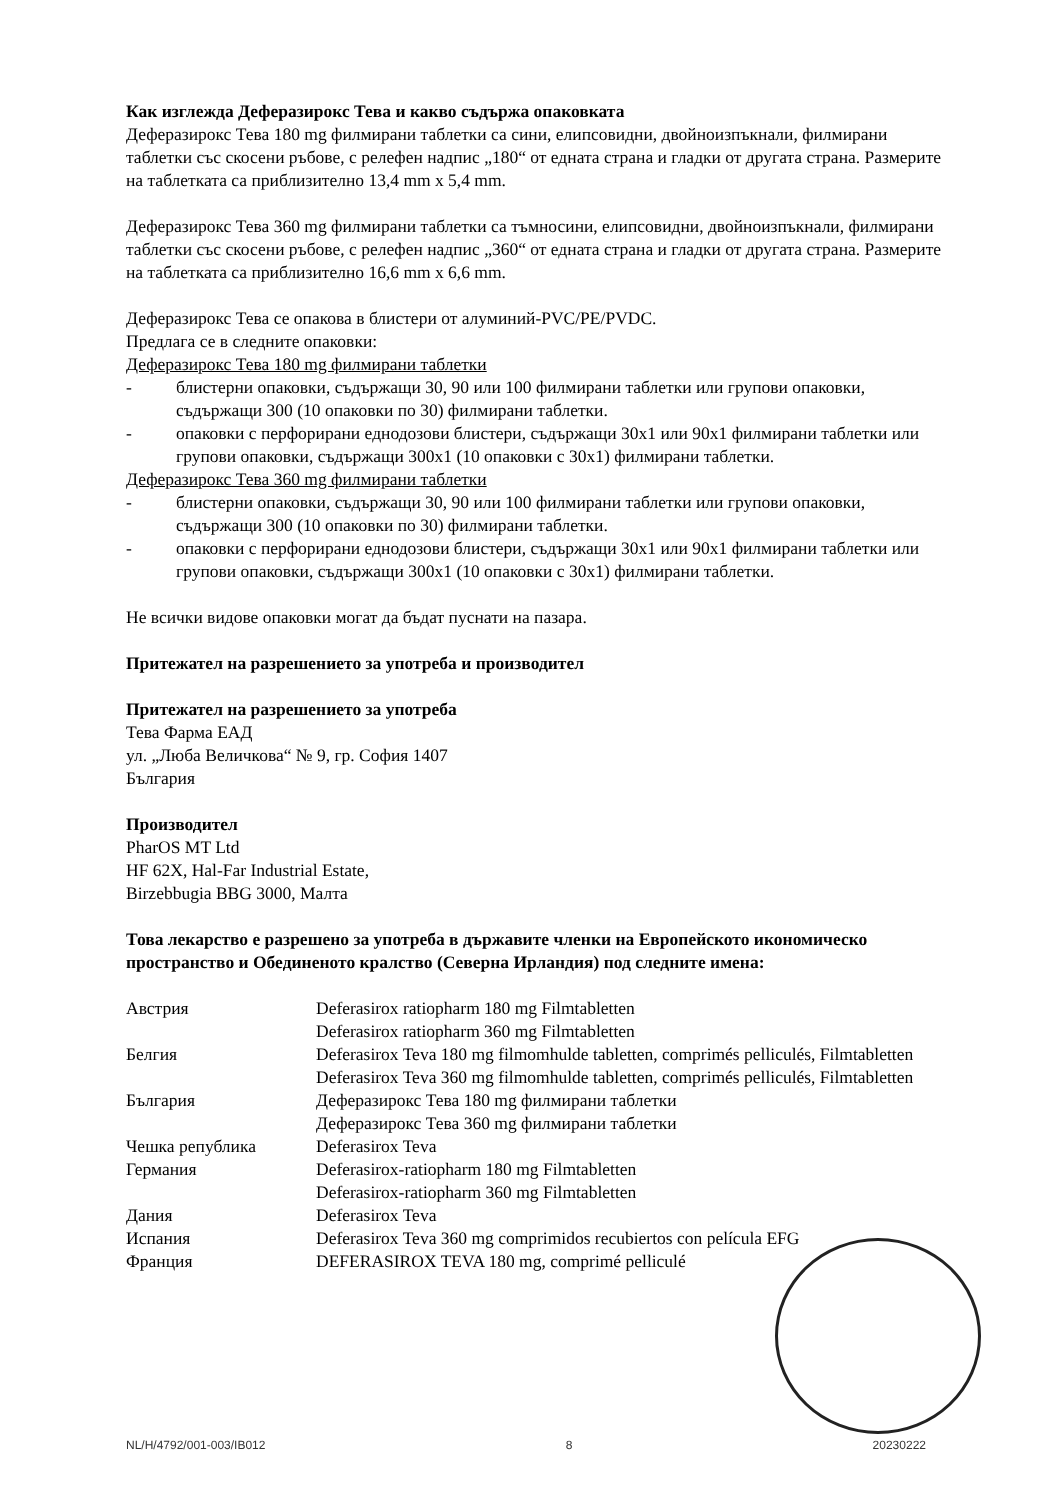Как изглежда Деферазирокс Тева и какво съдържа опаковката
Деферазирокс Тева 180 mg филмирани таблетки са сини, елипсовидни, двойноизпъкнали, филмирани таблетки със скосени ръбове, с релефен надпис „180“ от едната страна и гладки от другата страна. Размерите на таблетката са приблизително 13,4 mm x 5,4 mm.
Деферазирокс Тева 360 mg филмирани таблетки са тъмносини, елипсовидни, двойноизпъкнали, филмирани таблетки със скосени ръбове, с релефен надпис „360“ от едната страна и гладки от другата страна. Размерите на таблетката са приблизително 16,6 mm x 6,6 mm.
Деферазирокс Тева се опакова в блистери от алуминий-PVC/PE/PVDC.
Предлага се в следните опаковки:
Деферазирокс Тева 180 mg филмирани таблетки
- блистерни опаковки, съдържащи 30, 90 или 100 филмирани таблетки или групови опаковки, съдържащи 300 (10 опаковки по 30) филмирани таблетки.
- опаковки с перфорирани еднодозови блистери, съдържащи 30x1 или 90x1 филмирани таблетки или групови опаковки, съдържащи 300x1 (10 опаковки с 30x1) филмирани таблетки.
Деферазирокс Тева 360 mg филмирани таблетки
- блистерни опаковки, съдържащи 30, 90 или 100 филмирани таблетки или групови опаковки, съдържащи 300 (10 опаковки по 30) филмирани таблетки.
- опаковки с перфорирани еднодозови блистери, съдържащи 30x1 или 90x1 филмирани таблетки или групови опаковки, съдържащи 300x1 (10 опаковки с 30x1) филмирани таблетки.
Не всички видове опаковки могат да бъдат пуснати на пазара.
Притежател на разрешението за употреба и производител
Притежател на разрешението за употреба
Тева Фарма ЕАД
ул. „Люба Величкова“ № 9, гр. София 1407
България
Производител
PharOS MT Ltd
HF 62X, Hal-Far Industrial Estate,
Birzebbugia BBG 3000, Малта
Това лекарство е разрешено за употреба в държавите членки на Европейското икономическо пространство и Обединеното кралство (Северна Ирландия) под следните имена:
| Австрия | Deferasirox ratiopharm 180 mg Filmtabletten Deferasirox ratiopharm 360 mg Filmtabletten |
| Белгия | Deferasirox Teva 180 mg filmomhulde tabletten, comprimés pelliculés, Filmtabletten Deferasirox Teva 360 mg filmomhulde tabletten, comprimés pelliculés, Filmtabletten |
| България | Деферазирокс Тева 180 mg филмирани таблетки Деферазирокс Тева 360 mg филмирани таблетки |
| Чешка република | Deferasirox Teva |
| Германия | Deferasirox-ratiopharm 180 mg Filmtabletten Deferasirox-ratiopharm 360 mg Filmtabletten |
| Дания | Deferasirox Teva |
| Испания | Deferasirox Teva 360 mg comprimidos recubiertos con película EFG |
| Франция | DEFERASIROX TEVA 180 mg, comprimé pelliculé |
NL/H/4792/001-003/IB012 8 20230222